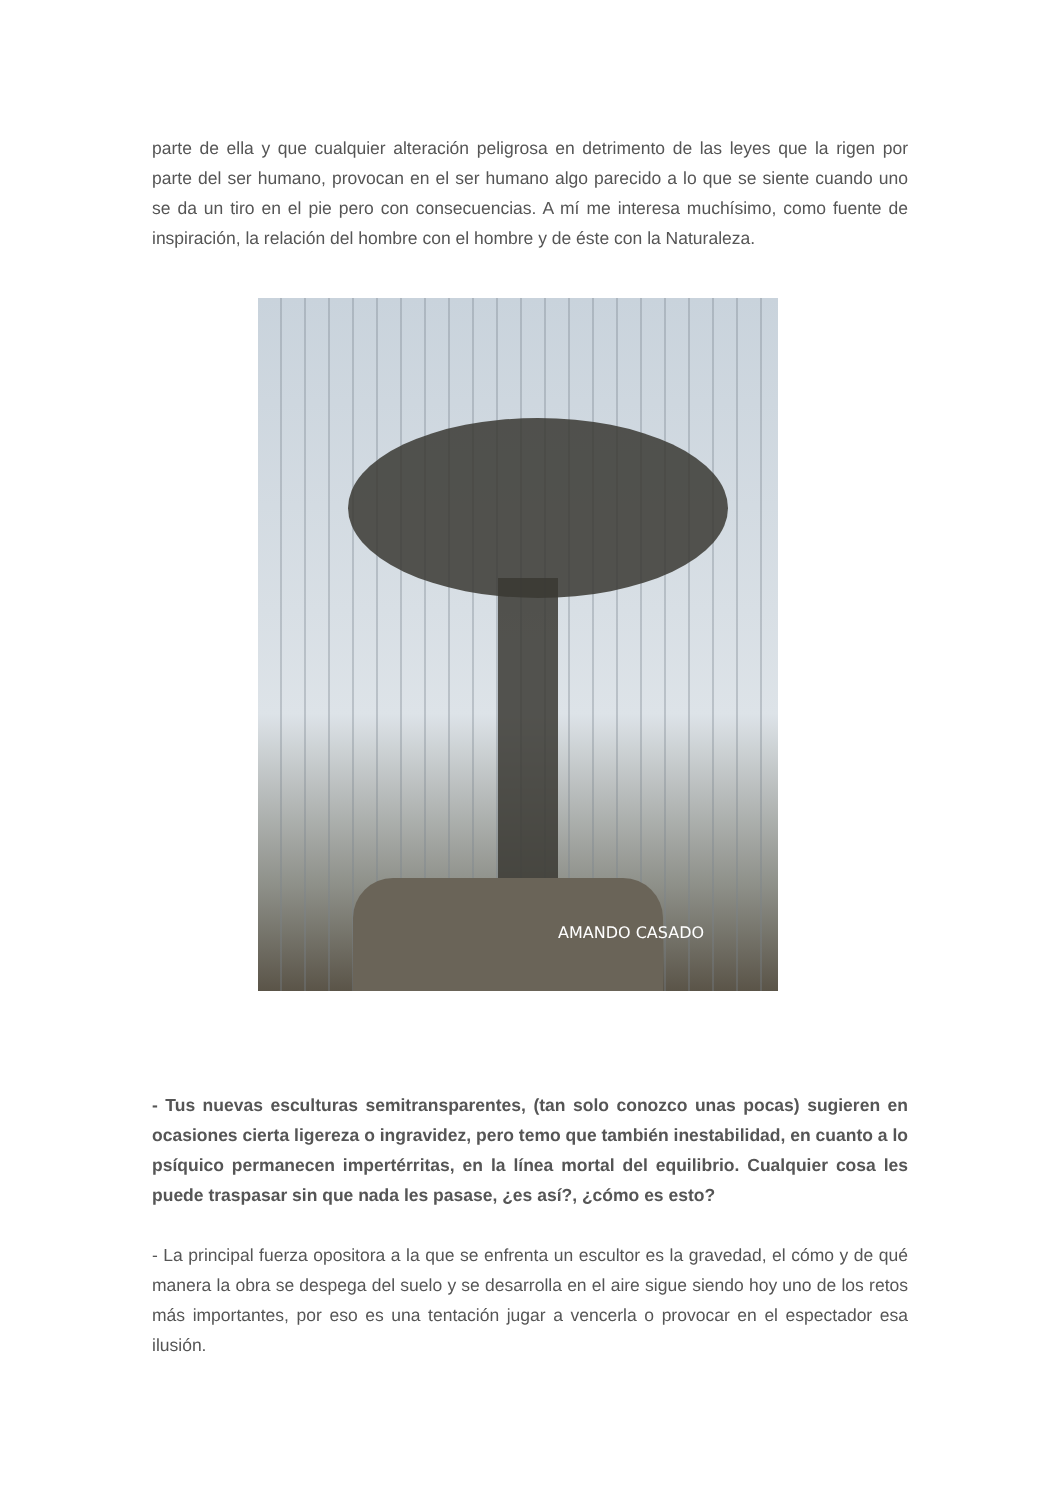parte de ella y que cualquier alteración peligrosa en detrimento de las leyes que la rigen por parte del ser humano, provocan en el ser humano algo parecido a lo que se siente cuando uno se da un tiro en el pie pero con consecuencias. A mí me interesa muchísimo, como fuente de inspiración, la relación del hombre con el hombre y de éste con la Naturaleza.
AMANDO CASADO
- Tus nuevas esculturas semitransparentes, (tan solo conozco unas pocas) sugieren en ocasiones cierta ligereza o ingravidez, pero temo que también inestabilidad, en cuanto a lo psíquico permanecen impertérritas, en la línea mortal del equilibrio. Cualquier cosa les puede traspasar sin que nada les pasase, ¿es así?, ¿cómo es esto?
- La principal fuerza opositora a la que se enfrenta un escultor es la gravedad, el cómo y de qué manera la obra se despega del suelo y se desarrolla en el aire sigue siendo hoy uno de los retos más importantes, por eso es una tentación jugar a vencerla o provocar en el espectador esa ilusión.